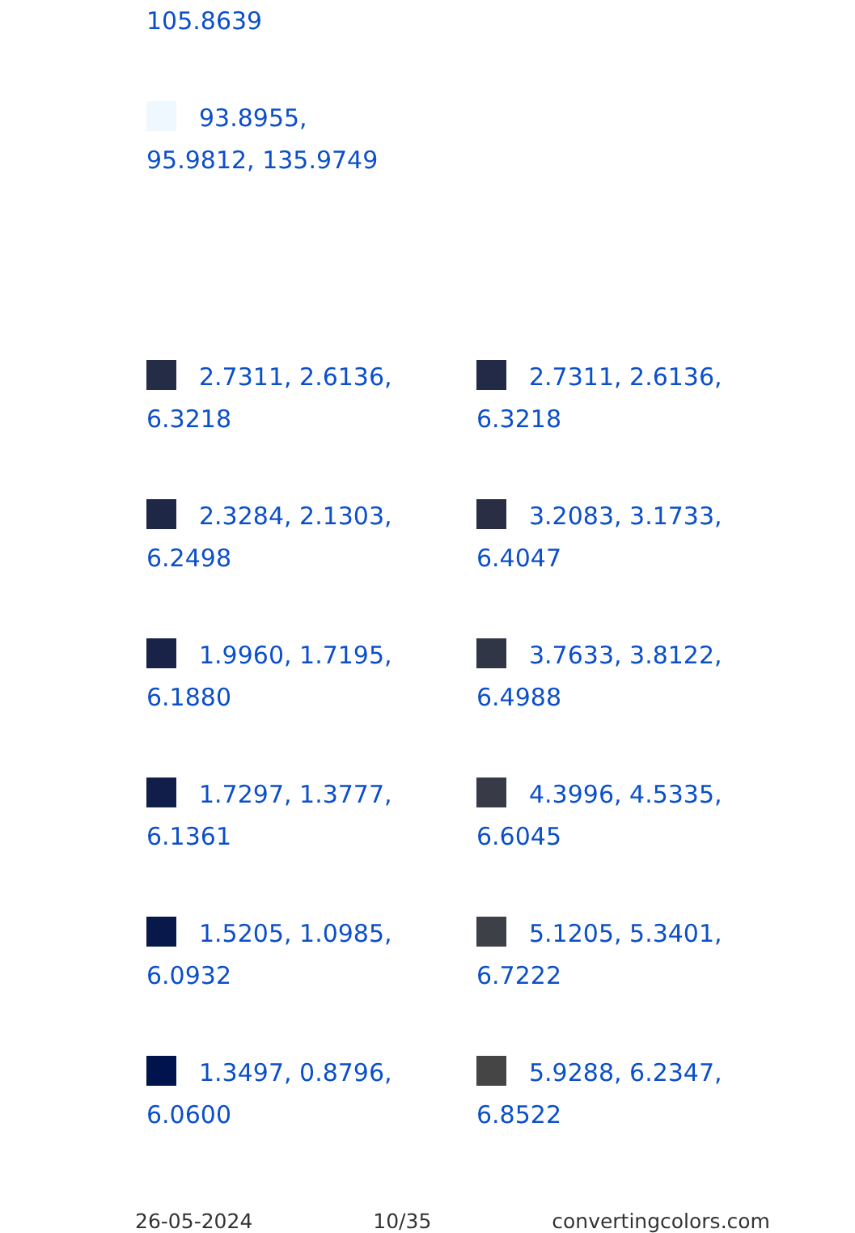105.8639
93.8955, 95.9812, 135.9749
2.7311, 2.6136, 6.3218
2.7311, 2.6136, 6.3218
2.3284, 2.1303, 6.2498
3.2083, 3.1733, 6.4047
1.9960, 1.7195, 6.1880
3.7633, 3.8122, 6.4988
1.7297, 1.3777, 6.1361
4.3996, 4.5335, 6.6045
1.5205, 1.0985, 6.0932
5.1205, 5.3401, 6.7222
1.3497, 0.8796, 6.0600
5.9288, 6.2347, 6.8522
26-05-2024 10/35 convertingcolors.com